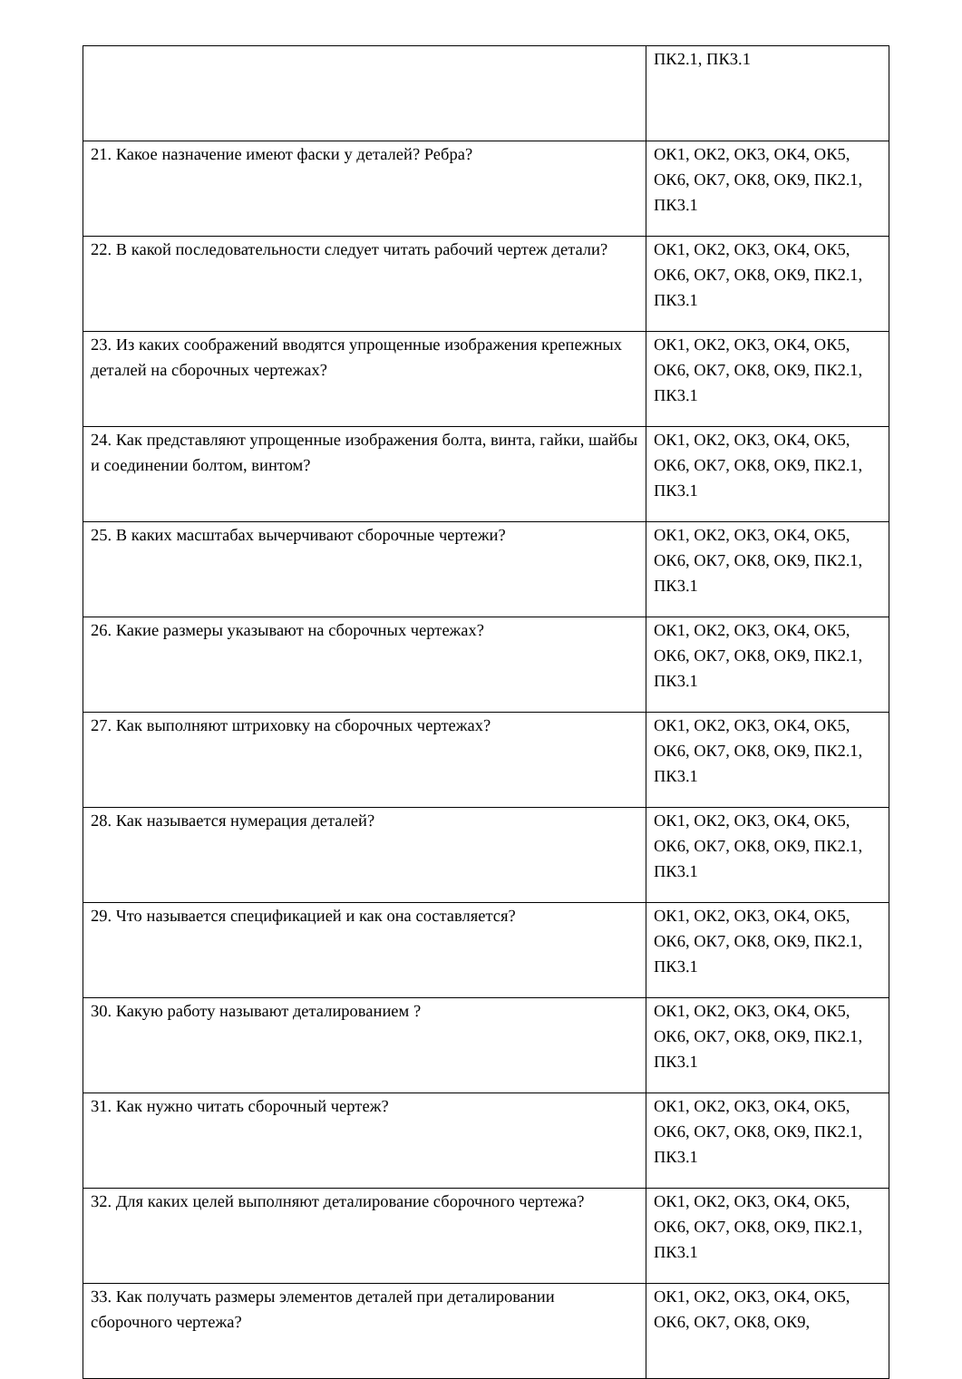| | ПК2.1, ПК3.1 |
| 21. Какое назначение имеют фаски у деталей? Ребра? | ОК1, ОК2, ОК3, ОК4, ОК5, ОК6, ОК7, ОК8, ОК9, ПК2.1, ПК3.1 |
| 22. В какой последовательности следует читать рабочий чертеж детали? | ОК1, ОК2, ОК3, ОК4, ОК5, ОК6, ОК7, ОК8, ОК9, ПК2.1, ПК3.1 |
| 23. Из каких соображений вводятся упрощенные изображения крепежных деталей на сборочных чертежах? | ОК1, ОК2, ОК3, ОК4, ОК5, ОК6, ОК7, ОК8, ОК9, ПК2.1, ПК3.1 |
| 24. Как представляют упрощенные изображения болта, винта, гайки, шайбы и соединении болтом, винтом? | ОК1, ОК2, ОК3, ОК4, ОК5, ОК6, ОК7, ОК8, ОК9, ПК2.1, ПК3.1 |
| 25. В каких масштабах вычерчивают сборочные чертежи? | ОК1, ОК2, ОК3, ОК4, ОК5, ОК6, ОК7, ОК8, ОК9, ПК2.1, ПК3.1 |
| 26. Какие размеры указывают на сборочных чертежах? | ОК1, ОК2, ОК3, ОК4, ОК5, ОК6, ОК7, ОК8, ОК9, ПК2.1, ПК3.1 |
| 27. Как выполняют штриховку на сборочных чертежах? | ОК1, ОК2, ОК3, ОК4, ОК5, ОК6, ОК7, ОК8, ОК9, ПК2.1, ПК3.1 |
| 28. Как называется нумерация деталей? | ОК1, ОК2, ОК3, ОК4, ОК5, ОК6, ОК7, ОК8, ОК9, ПК2.1, ПК3.1 |
| 29. Что называется спецификацией и как она составляется? | ОК1, ОК2, ОК3, ОК4, ОК5, ОК6, ОК7, ОК8, ОК9, ПК2.1, ПК3.1 |
| 30. Какую работу называют деталированием ? | ОК1, ОК2, ОК3, ОК4, ОК5, ОК6, ОК7, ОК8, ОК9, ПК2.1, ПК3.1 |
| 31. Как нужно читать сборочный чертеж? | ОК1, ОК2, ОК3, ОК4, ОК5, ОК6, ОК7, ОК8, ОК9, ПК2.1, ПК3.1 |
| 32. Для каких целей выполняют деталирование сборочного чертежа? | ОК1, ОК2, ОК3, ОК4, ОК5, ОК6, ОК7, ОК8, ОК9, ПК2.1, ПК3.1 |
| 33. Как получать размеры элементов деталей при деталировании сборочного чертежа? | ОК1, ОК2, ОК3, ОК4, ОК5, ОК6, ОК7, ОК8, ОК9, |